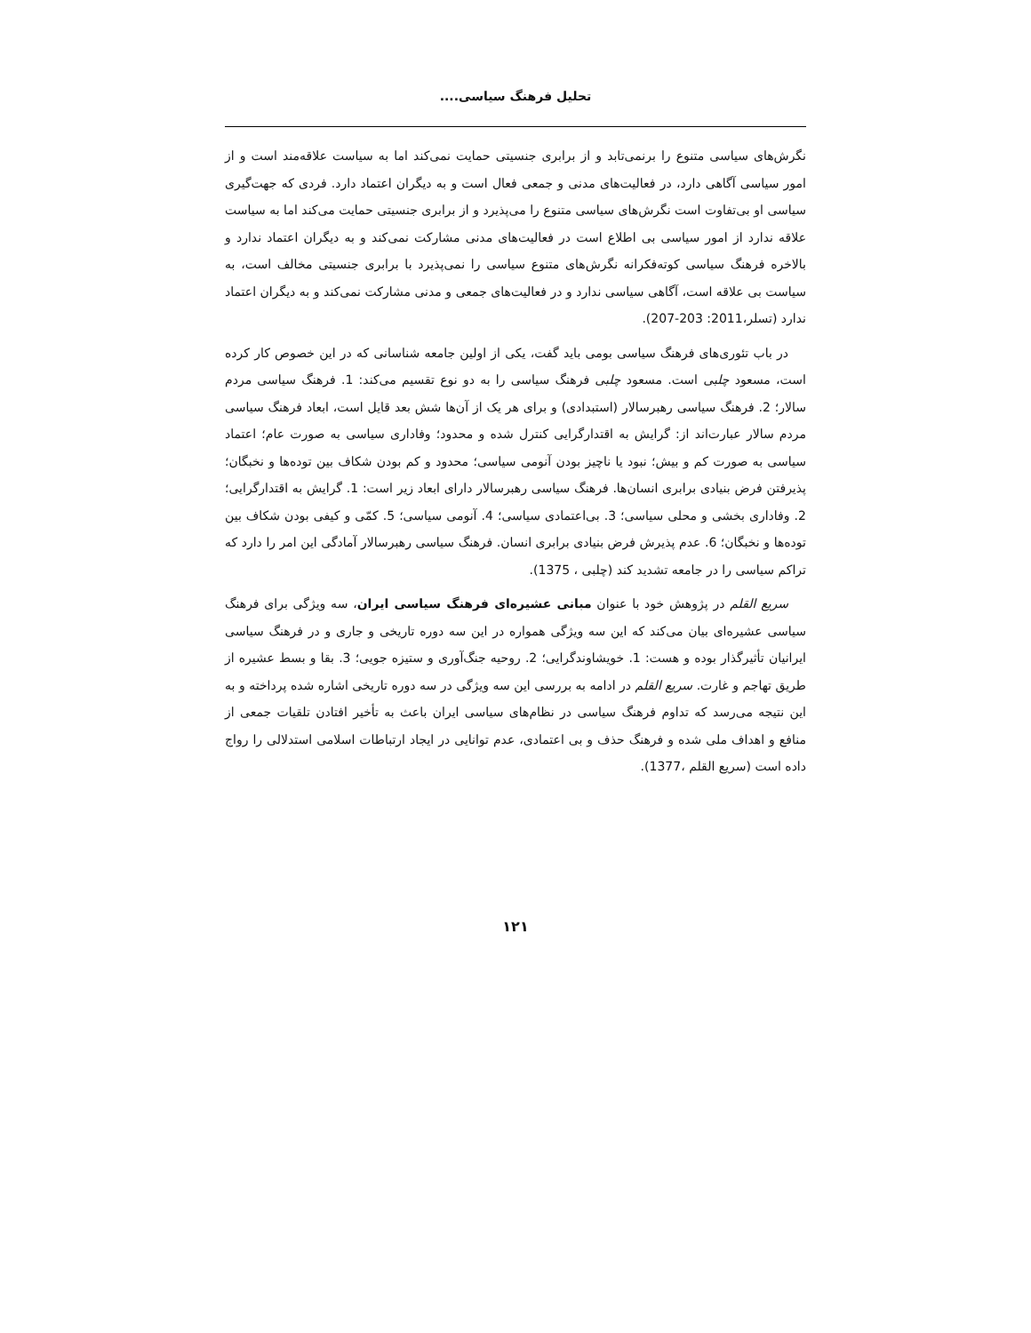تحلیل فرهنگ سیاسی....
نگرش‌های سیاسی متنوع را برنمی‌تابد و از برابری جنسیتی حمایت نمی‌کند اما به سیاست علاقه‌مند است و از امور سیاسی آگاهی دارد، در فعالیت‌های مدنی و جمعی فعال است و به دیگران اعتماد دارد. فردی که جهت‌گیری سیاسی او بی‌تفاوت است نگرش‌های سیاسی متنوع را می‌پذیرد و از برابری جنسیتی حمایت می‌کند اما به سیاست علاقه ندارد از امور سیاسی بی اطلاع است در فعالیت‌های مدنی مشارکت نمی‌کند و به دیگران اعتماد ندارد و بالاخره فرهنگ سیاسی کوته‌فکرانه نگرش‌های متنوع سیاسی را نمی‌پذیرد با برابری جنسیتی مخالف است، به سیاست بی علاقه است، آگاهی سیاسی ندارد و در فعالیت‌های جمعی و مدنی مشارکت نمی‌کند و به دیگران اعتماد ندارد (تسلر،2011: 203-207).
در باب تئوری‌های فرهنگ سیاسی بومی باید گفت، یکی از اولین جامعه شناسانی که در این خصوص کار کرده است، مسعود چلبی است. مسعود چلبی فرهنگ سیاسی را به دو نوع تقسیم می‌کند: 1. فرهنگ سیاسی مردم سالار؛ 2. فرهنگ سیاسی رهبرسالار (استبدادی) و برای هر یک از آن‌ها شش بعد قایل است، ابعاد فرهنگ سیاسی مردم سالار عبارت‌اند از: گرایش به اقتدارگرایی کنترل شده و محدود؛ وفاداری سیاسی به صورت عام؛ اعتماد سیاسی به صورت کم و بیش؛ نبود یا ناچیز بودن آنومی سیاسی؛ محدود و کم بودن شکاف بین توده‌ها و نخبگان؛ پذیرفتن فرض بنیادی برابری انسان‌ها. فرهنگ سیاسی رهبرسالار دارای ابعاد زیر است: 1. گرایش به اقتدارگرایی؛ 2. وفاداری بخشی و محلی سیاسی؛ 3. بی‌اعتمادی سیاسی؛ 4. آنومی سیاسی؛ 5. کمّی و کیفی بودن شکاف بین توده‌ها و نخبگان؛ 6. عدم پذیرش فرض بنیادی برابری انسان. فرهنگ سیاسی رهبرسالار آمادگی این امر را دارد که تراکم سیاسی را در جامعه تشدید کند (چلبی ، 1375).
سریع القلم در پژوهش خود با عنوان مبانی عشیره‌ای فرهنگ سیاسی ایران، سه ویژگی برای فرهنگ سیاسی عشیره‌ای بیان می‌کند که این سه ویژگی همواره در این سه دوره تاریخی و جاری و در فرهنگ سیاسی ایرانیان تأثیرگذار بوده و هست: 1. خویشاوندگرایی؛ 2. روحیه جنگ‌آوری و ستیزه جویی؛ 3. بقا و بسط عشیره از طریق تهاجم و غارت. سریع القلم در ادامه به بررسی این سه ویژگی در سه دوره تاریخی اشاره شده پرداخته و به این نتیجه می‌رسد که تداوم فرهنگ سیاسی در نظام‌های سیاسی ایران باعث به تأخیر افتادن تلقیات جمعی از منافع و اهداف ملی شده و فرهنگ حذف و بی اعتمادی، عدم توانایی در ایجاد ارتباطات اسلامی استدلالی را رواج داده است (سریع القلم ،1377).
۱۲۱